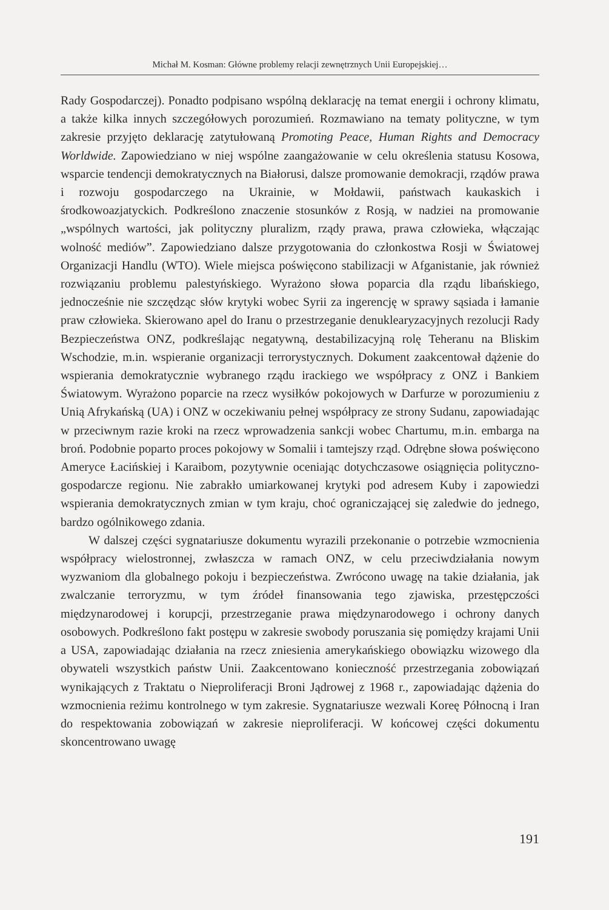Michał M. Kosman: Główne problemy relacji zewnętrznych Unii Europejskiej…
Rady Gospodarczej). Ponadto podpisano wspólną deklarację na temat energii i ochrony klimatu, a także kilka innych szczegółowych porozumień. Rozmawiano na tematy polityczne, w tym zakresie przyjęto deklarację zatytułowaną Promoting Peace, Human Rights and Democracy Worldwide. Zapowiedziano w niej wspólne zaangażowanie w celu określenia statusu Kosowa, wsparcie tendencji demokratycznych na Białorusi, dalsze promowanie demokracji, rządów prawa i rozwoju gospodarczego na Ukrainie, w Mołdawii, państwach kaukaskich i środkowoazjatyckich. Podkreślono znaczenie stosunków z Rosją, w nadziei na promowanie „wspólnych wartości, jak polityczny pluralizm, rządy prawa, prawa człowieka, włączając wolność mediów”. Zapowiedziano dalsze przygotowania do członkostwa Rosji w Światowej Organizacji Handlu (WTO). Wiele miejsca poświęcono stabilizacji w Afganistanie, jak również rozwiązaniu problemu palestyńskiego. Wyrażono słowa poparcia dla rządu libańskiego, jednocześnie nie szczędząc słów krytyki wobec Syrii za ingerencję w sprawy sąsiada i łamanie praw człowieka. Skierowano apel do Iranu o przestrzeganie denuklearyzacyjnych rezolucji Rady Bezpieczeństwa ONZ, podkreślając negatywną, destabilizacyjną rolę Teheranu na Bliskim Wschodzie, m.in. wspieranie organizacji terrorystycznych. Dokument zaakcentował dążenie do wspierania demokratycznie wybranego rządu irackiego we współpracy z ONZ i Bankiem Światowym. Wyrażono poparcie na rzecz wysiłków pokojowych w Darfurze w porozumieniu z Unią Afrykańską (UA) i ONZ w oczekiwaniu pełnej współpracy ze strony Sudanu, zapowiadając w przeciwnym razie kroki na rzecz wprowadzenia sankcji wobec Chartumu, m.in. embarga na broń. Podobnie poparto proces pokojowy w Somalii i tamtejszy rząd. Odrębne słowa poświęcono Ameryce Łacińskiej i Karaibom, pozytywnie oceniając dotychczasowe osiągnięcia polityczno-gospodarcze regionu. Nie zabrakło umiarkowanej krytyki pod adresem Kuby i zapowiedzi wspierania demokratycznych zmian w tym kraju, choć ograniczającej się zaledwie do jednego, bardzo ogólnikowego zdania.
W dalszej części sygnatariusze dokumentu wyrazili przekonanie o potrzebie wzmocnienia współpracy wielostronnej, zwłaszcza w ramach ONZ, w celu przeciwdziałania nowym wyzwaniom dla globalnego pokoju i bezpieczeństwa. Zwrócono uwagę na takie działania, jak zwalczanie terroryzmu, w tym źródeł finansowania tego zjawiska, przestępczości międzynarodowej i korupcji, przestrzeganie prawa międzynarodowego i ochrony danych osobowych. Podkreślono fakt postępu w zakresie swobody poruszania się pomiędzy krajami Unii a USA, zapowiadając działania na rzecz zniesienia amerykańskiego obowiązku wizowego dla obywateli wszystkich państw Unii. Zaakcentowano konieczność przestrzegania zobowiązań wynikających z Traktatu o Nieproliferacji Broni Jądrowej z 1968 r., zapowiadając dążenia do wzmocnienia reżimu kontrolnego w tym zakresie. Sygnatariusze wezwali Koreę Północną i Iran do respektowania zobowiązań w zakresie nieproliferacji. W końcowej części dokumentu skoncentrowano uwagę
191